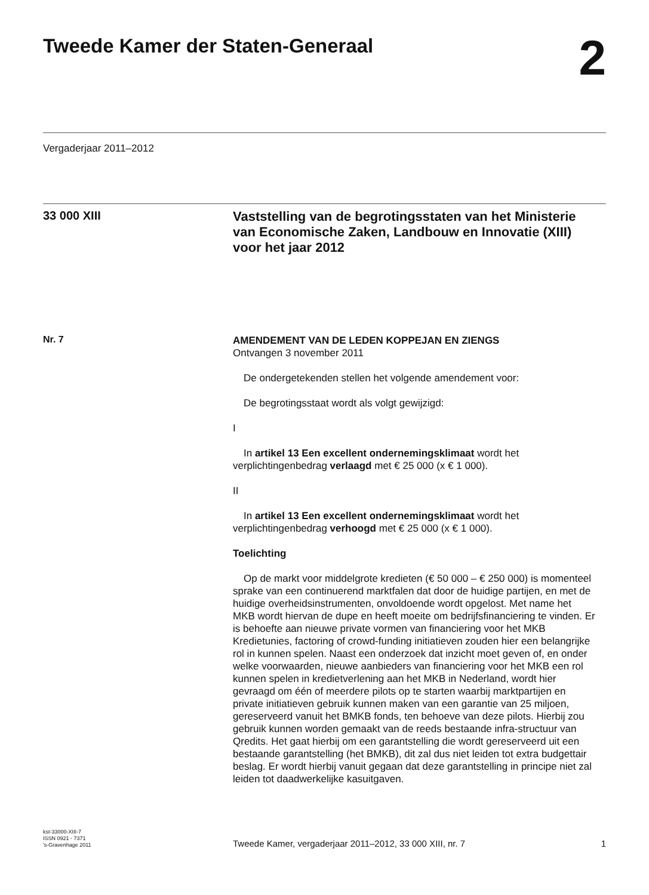Tweede Kamer der Staten-Generaal
2
Vergaderjaar 2011–2012
33 000 XIII
Vaststelling van de begrotingsstaten van het Ministerie van Economische Zaken, Landbouw en Innovatie (XIII) voor het jaar 2012
Nr. 7
AMENDEMENT VAN DE LEDEN KOPPEJAN EN ZIENGS
Ontvangen 3 november 2011
De ondergetekenden stellen het volgende amendement voor:
De begrotingsstaat wordt als volgt gewijzigd:
I
In artikel 13 Een excellent ondernemingsklimaat wordt het verplichtingenbedrag verlaagd met € 25 000 (x € 1 000).
II
In artikel 13 Een excellent ondernemingsklimaat wordt het verplichtingenbedrag verhoogd met € 25 000 (x € 1 000).
Toelichting
Op de markt voor middelgrote kredieten (€ 50 000 – € 250 000) is momenteel sprake van een continuerend marktfalen dat door de huidige partijen, en met de huidige overheidsinstrumenten, onvoldoende wordt opgelost. Met name het MKB wordt hiervan de dupe en heeft moeite om bedrijfsfinanciering te vinden. Er is behoefte aan nieuwe private vormen van financiering voor het MKB Kredietunies, factoring of crowd-funding initiatieven zouden hier een belangrijke rol in kunnen spelen. Naast een onderzoek dat inzicht moet geven of, en onder welke voorwaarden, nieuwe aanbieders van financiering voor het MKB een rol kunnen spelen in kredietverlening aan het MKB in Nederland, wordt hier gevraagd om één of meerdere pilots op te starten waarbij marktpartijen en private initiatieven gebruik kunnen maken van een garantie van 25 miljoen, gereserveerd vanuit het BMKB fonds, ten behoeve van deze pilots. Hierbij zou gebruik kunnen worden gemaakt van de reeds bestaande infra-structuur van Qredits. Het gaat hierbij om een garantstelling die wordt gereserveerd uit een bestaande garantstelling (het BMKB), dit zal dus niet leiden tot extra budgettair beslag. Er wordt hierbij vanuit gegaan dat deze garantstelling in principe niet zal leiden tot daadwerkelijke kasuitgaven.
kst-33000-XIII-7
ISSN 0921 - 7371
's-Gravenhage 2011
Tweede Kamer, vergaderjaar 2011–2012, 33 000 XIII, nr. 7
1